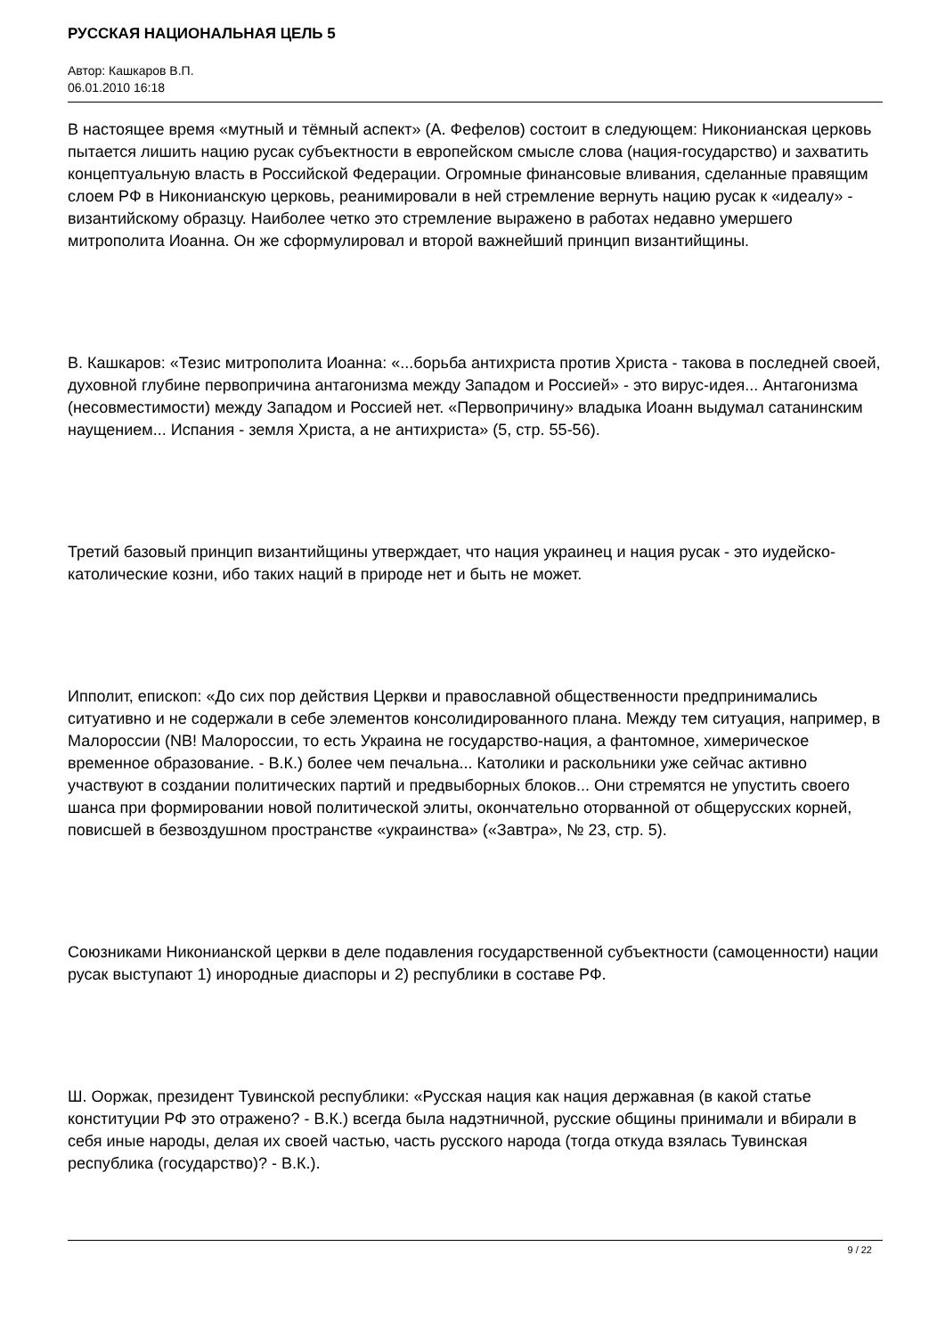РУССКАЯ НАЦИОНАЛЬНАЯ ЦЕЛЬ 5
Автор: Кашкаров В.П.
06.01.2010 16:18
В настоящее время «мутный и тёмный аспект» (А. Фефелов) состоит в следующем: Никонианская церковь пытается лишить нацию русак субъектности в европейском смысле слова (нация-государство) и захватить концептуальную власть в Российской Федерации. Огромные финансовые вливания, сделанные правящим слоем РФ в Никонианскую церковь, реанимировали в ней стремление вернуть нацию русак к «идеалу» - византийскому образцу. Наиболее четко это стремление выражено в работах недавно умершего митрополита Иоанна. Он же сформулировал и второй важнейший принцип византийщины.
В. Кашкаров: «Тезис митрополита Иоанна: «...борьба антихриста против Христа - такова в последней своей, духовной глубине первопричина антагонизма между Западом и Россией» - это вирус-идея... Антагонизма (несовместимости) между Западом и Россией нет. «Первопричину» владыка Иоанн выдумал сатанинским наущением... Испания - земля Христа, а не антихриста» (5, стр. 55-56).
Третий базовый принцип византийщины утверждает, что нация украинец и нация русак - это иудейско-католические козни, ибо таких наций в природе нет и быть не может.
Ипполит, епископ: «До сих пор действия Церкви и православной общественности предпринимались ситуативно и не содержали в себе элементов консолидированного плана. Между тем ситуация, например, в Малороссии (NB! Малороссии, то есть Украина не государство-нация, а фантомное, химерическое временное образование. - В.К.) более чем печальна... Католики и раскольники уже сейчас активно участвуют в создании политических партий и предвыборных блоков... Они стремятся не упустить своего шанса при формировании новой политической элиты, окончательно оторванной от общерусских корней, повисшей в безвоздушном пространстве «украинства» («Завтра», № 23, стр. 5).
Союзниками Никонианской церкви в деле подавления государственной субъектности (самоценности) нации русак выступают 1) инородные диаспоры и 2) республики в составе РФ.
Ш. Ооржак, президент Тувинской республики: «Русская нация как нация державная (в какой статье конституции РФ это отражено? - В.К.) всегда была надэтничной, русские общины принимали и вбирали в себя иные народы, делая их своей частью, часть русского народа (тогда откуда взялась Тувинская республика (государство)? - В.К.).
9 / 22